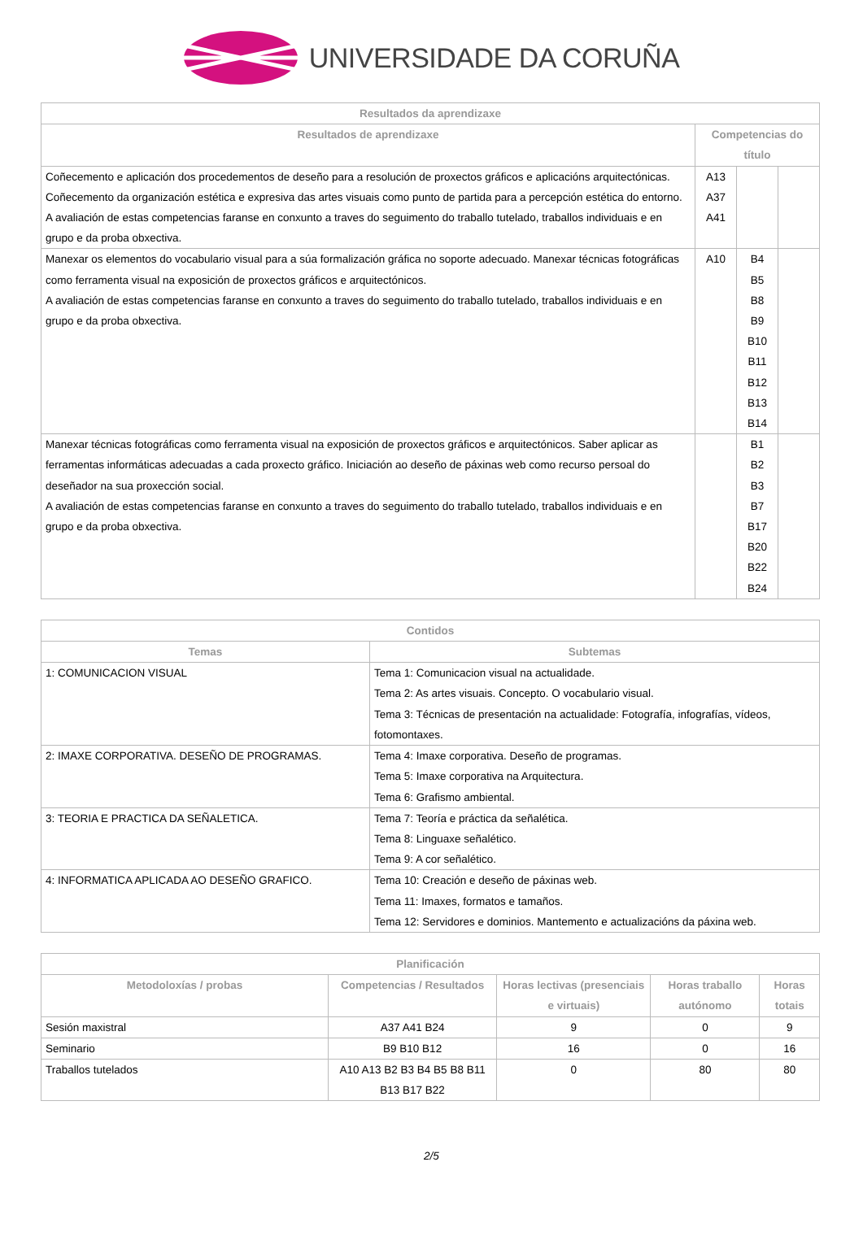UNIVERSIDADE DA CORUÑA
| Resultados da aprendizaxe | | | |
| --- | --- | --- | --- |
| Resultados de aprendizaxe | Competencias do título | | |
| Coñecemento e aplicación dos procedementos de deseño para a resolución de proxectos gráficos e aplicacións arquitectónicas. Coñecemento da organización estética e expresiva das artes visuais como punto de partida para a percepción estética do entorno. A avaliación de estas competencias faranse en conxunto a traves do seguimento do traballo tutelado, traballos individuais e en grupo e da proba obxectiva. | A13 A37 A41 | | |
| Manexar os elementos do vocabulario visual para a súa formalización gráfica no soporte adecuado. Manexar técnicas fotográficas como ferramenta visual na exposición de proxectos gráficos e arquitectónicos. A avaliación de estas competencias faranse en conxunto a traves do seguimento do traballo tutelado, traballos individuais e en grupo e da proba obxectiva. | A10 | B4 B5 B8 B9 B10 B11 B12 B13 B14 | |
| Manexar técnicas fotográficas como ferramenta visual na exposición de proxectos gráficos e arquitectónicos. Saber aplicar as ferramentas informáticas adecuadas a cada proxecto gráfico. Iniciación ao deseño de páxinas web como recurso persoal do deseñador na sua proxección social. A avaliación de estas competencias faranse en conxunto a traves do seguimento do traballo tutelado, traballos individuais e en grupo e da proba obxectiva. | | B1 B2 B3 B7 B17 B20 B22 B24 | |
| Contidos | |
| --- | --- |
| Temas | Subtemas |
| 1: COMUNICACION VISUAL | Tema 1: Comunicacion visual na actualidade. Tema 2: As artes visuais. Concepto. O vocabulario visual. Tema 3: Técnicas de presentación na actualidade: Fotografía, infografías, vídeos, fotomontaxes. |
| 2: IMAXE CORPORATIVA. DESEÑO DE PROGRAMAS. | Tema 4: Imaxe corporativa. Deseño de programas. Tema 5: Imaxe corporativa na Arquitectura. Tema 6: Grafismo ambiental. |
| 3: TEORIA E PRACTICA DA SEÑALETICA. | Tema 7: Teoría e práctica da señalética. Tema 8: Linguaxe señalético. Tema 9: A cor señalético. |
| 4: INFORMATICA APLICADA AO DESEÑO GRAFICO. | Tema 10: Creación e deseño de páxinas web. Tema 11: Imaxes, formatos e tamaños. Tema 12: Servidores e dominios. Mantemento e actualizacións da páxina web. |
| Planificación | | | | |
| --- | --- | --- | --- | --- |
| Metodoloxías / probas | Competencias / Resultados | Horas lectivas (presenciais e virtuais) | Horas traballo autónomo | Horas totais |
| Sesión maxistral | A37 A41 B24 | 9 | 0 | 9 |
| Seminario | B9 B10 B12 | 16 | 0 | 16 |
| Traballos tutelados | A10 A13 B2 B3 B4 B5 B8 B11 B13 B17 B22 | 0 | 80 | 80 |
2/5